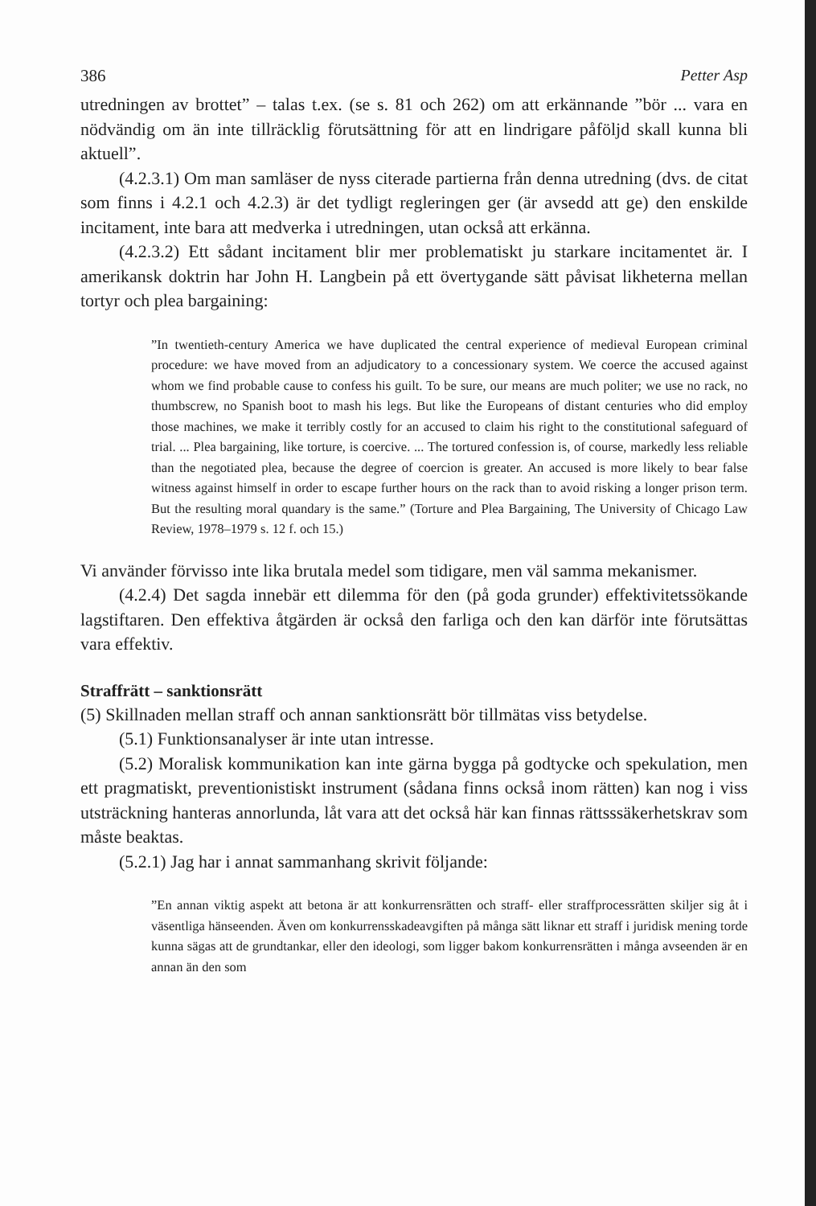386 Petter Asp
utredningen av brottet” – talas t.ex. (se s. 81 och 262) om att erkännande ”bör ... vara en nödvändig om än inte tillräcklig förutsättning för att en lindrigare påföljd skall kunna bli aktuell”.
(4.2.3.1) Om man samläser de nyss citerade partierna från denna utredning (dvs. de citat som finns i 4.2.1 och 4.2.3) är det tydligt regleringen ger (är avsedd att ge) den enskilde incitament, inte bara att medverka i utredningen, utan också att erkänna.
(4.2.3.2) Ett sådant incitament blir mer problematiskt ju starkare incitamentet är. I amerikansk doktrin har John H. Langbein på ett övertygande sätt påvisat likheterna mellan tortyr och plea bargaining:
”In twentieth-century America we have duplicated the central experience of medieval European criminal procedure: we have moved from an adjudicatory to a concessionary system. We coerce the accused against whom we find probable cause to confess his guilt. To be sure, our means are much politer; we use no rack, no thumbscrew, no Spanish boot to mash his legs. But like the Europeans of distant centuries who did employ those machines, we make it terribly costly for an accused to claim his right to the constitutional safeguard of trial. ... Plea bargaining, like torture, is coercive. ... The tortured confession is, of course, markedly less reliable than the negotiated plea, because the degree of coercion is greater. An accused is more likely to bear false witness against himself in order to escape further hours on the rack than to avoid risking a longer prison term. But the resulting moral quandary is the same.” (Torture and Plea Bargaining, The University of Chicago Law Review, 1978–1979 s. 12 f. och 15.)
Vi använder förvisso inte lika brutala medel som tidigare, men väl samma mekanismer.
(4.2.4) Det sagda innebär ett dilemma för den (på goda grunder) effektivitetssökande lagstiftaren. Den effektiva åtgärden är också den farliga och den kan därför inte förutsättas vara effektiv.
Straffrätt – sanktionsrätt
(5) Skillnaden mellan straff och annan sanktionsrätt bör tillmätas viss betydelse.
(5.1) Funktionsanalyser är inte utan intresse.
(5.2) Moralisk kommunikation kan inte gärna bygga på godtycke och spekulation, men ett pragmatiskt, preventionistiskt instrument (sådana finns också inom rätten) kan nog i viss utsträckning hanteras annorlunda, låt vara att det också här kan finnas rättsssäkerhetskrav som måste beaktas.
(5.2.1) Jag har i annat sammanhang skrivit följande:
”En annan viktig aspekt att betona är att konkurrensrätten och straff- eller straffprocessrätten skiljer sig åt i väsentliga hänseenden. Även om konkurrensskadeavgiften på många sätt liknar ett straff i juridisk mening torde kunna sägas att de grundtankar, eller den ideologi, som ligger bakom konkurrensrätten i många avseenden är en annan än den som